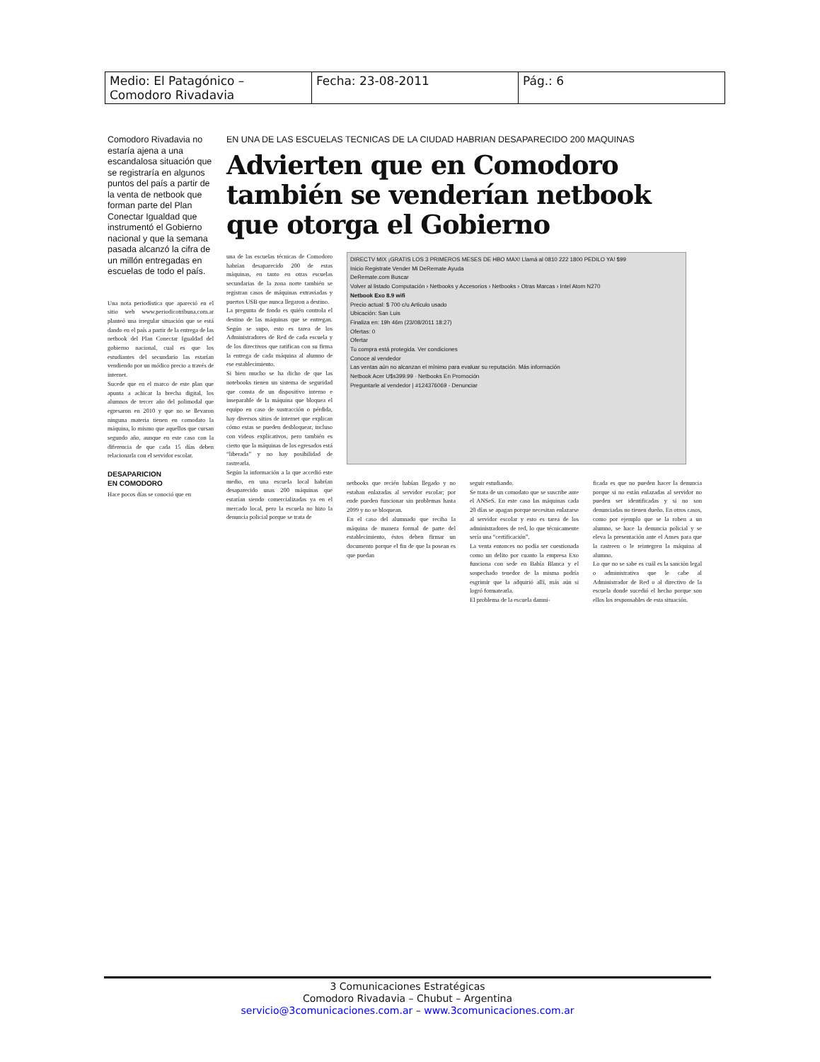| Medio: El Patagónico – Comodoro Rivadavia | Fecha: 23-08-2011 | Pág.: 6 |
Comodoro Rivadavia no estaría ajena a una escandalosa situación que se registraría en algunos puntos del país a partir de la venta de netbook que forman parte del Plan Conectar Igualdad que instrumentó el Gobierno nacional y que la semana pasada alcanzó la cifra de un millón entregadas en escuelas de todo el país.
Una nota periodística que apareció en el sitio web www.periodicotribuna.com.ar planteó una irregular situación que se está dando en el país a partir de la entrega de las netbook del Plan Conectar Igualdad del gobierno nacional, cual es que los estudiantes del secundario las estarían vendiendo por un módico precio a través de internet.
Sucede que en el marco de este plan que apunta a achicar la brecha digital, los alumnos de tercer año del polimodal que egresaron en 2010 y que no se llevaron ninguna materia tienen en comodato la máquina, lo mismo que aquellos que cursan segundo año, aunque en este caso con la diferencia de que cada 15 días deben relacionarla con el servidor escolar.
DESAPARICION
EN COMODORO
Hace pocos días se conoció que en
EN UNA DE LAS ESCUELAS TECNICAS DE LA CIUDAD HABRIAN DESAPARECIDO 200 MAQUINAS
Advierten que en Comodoro también se venderían netbook que otorga el Gobierno
una de las escuelas técnicas de Comodoro habrían desaparecido 200 de estas máquinas, en tanto en otras escuelas secundarias de la zona norte también se registran casos de máquinas extraviadas y puertos USB que nunca llegaron a destino.
La pregunta de fondo es quién controla el destino de las máquinas que se entregan. Según se supo, esto es tarea de los Administradores de Red de cada escuela y de los directivos que ratifican con su firma la entrega de cada máquina al alumno de ese establecimiento.
Si bien mucho se ha dicho de que las notebooks tienen un sistema de seguridad que consta de un dispositivo interno e inseparable de la máquina que bloquea el equipo en caso de sustracción o pérdida, hay diversos sitios de internet que explican cómo estas se pueden desbloquear, incluso con videos explicativos, pero también es cierto que la máquinas de los egresados está “liberada” y no hay posibilidad de rastrearla.
Según la información a la que accedió este medio, en una escuela local habrían desaparecido unas 200 máquinas que estarían siendo comercializadas ya en el mercado local, pero la escuela no hizo la denuncia policial porque se trata de
DIRECTV MIX ¡GRATIS LOS 3 PRIMEROS MESES DE HBO MAX! Llamá al 0810 222 1800 PEDILO YA! $99
Inicio Registrate Vender Mi DeRemate Ayuda
DeRemate.com Buscar
Volver al listado Computación › Netbooks y Accesorios › Netbooks › Otras Marcas › Intel Atom N270
Netbook Exo 8.9 wifi
Precio actual: $ 700 c/u Artículo usado
Ubicación: San Luis
Finaliza en: 19h 46m (23/08/2011 18:27)
Ofertas: 0
Ofertar
Tu compra está protegida. Ver condiciones
Conoce al vendedor
Las ventas aún no alcanzan el mínimo para evaluar su reputación. Más información
Netbook Acer U$s399.99 · Netbooks En Promoción
Preguntarle al vendedor | #124376069 - Denunciar
netbooks que recién habían llegado y no estaban enlazadas al servidor escolar; por ende pueden funcionar sin problemas hasta 2099 y no se bloquean.
En el caso del alumnado que reciba la máquina de manera formal de parte del establecimiento, éstos deben firmar un documento porque el fin de que la posean es que puedan
seguir estudiando.
Se trata de un comodato que se suscribe ante el ANSeS. En este caso las máquinas cada 20 días se apagan porque necesitan enlazarse al servidor escolar y esto es tarea de los administradores de red, lo que técnicamente sería una “certificación”.
La venta entonces no podía ser cuestionada como un delito por cuanto la empresa Exo funciona con sede en Bahía Blanca y el sospechado tenedor de la misma podría esgrimir que la adquirió allí, más aún si logró formatearla.
El problema de la escuela damni-
ficada es que no pueden hacer la denuncia porque si no están enlazadas al servidor no pueden ser identificadas y si no son denunciadas no tienen dueño. En otros casos, como por ejemplo que se la roben a un alumno, se hace la denuncia policial y se eleva la presentación ante el Anses para que la rastreen o le reintegren la máquina al alumno.
Lo que no se sabe es cuál es la sanción legal o administrativa que le cabe al Administrador de Red o al directivo de la escuela donde sucedió el hecho porque son ellos los responsables de esta situación.
3 Comunicaciones Estratégicas
Comodoro Rivadavia – Chubut – Argentina
servicio@3comunicaciones.com.ar – www.3comunicaciones.com.ar